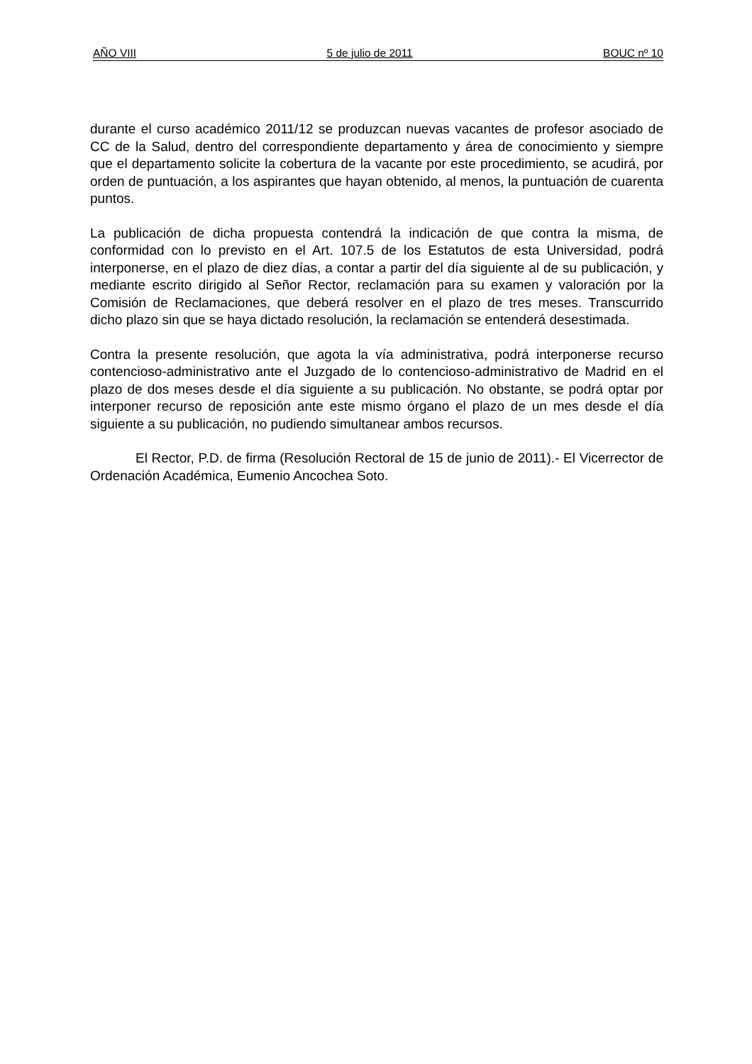AÑO VIII 5 de julio de 2011 BOUC nº 10
durante el curso académico 2011/12 se produzcan nuevas vacantes de profesor asociado de CC de la Salud, dentro del correspondiente departamento y área de conocimiento y siempre que el departamento solicite la cobertura de la vacante por este procedimiento, se acudirá, por orden de puntuación, a los aspirantes que hayan obtenido, al menos, la puntuación de cuarenta puntos.
La publicación de dicha propuesta contendrá la indicación de que contra la misma, de conformidad con lo previsto en el Art. 107.5 de los Estatutos de esta Universidad, podrá interponerse, en el plazo de diez días, a contar a partir del día siguiente al de su publicación, y mediante escrito dirigido al Señor Rector, reclamación para su examen y valoración por la Comisión de Reclamaciones, que deberá resolver en el plazo de tres meses. Transcurrido dicho plazo sin que se haya dictado resolución, la reclamación se entenderá desestimada.
Contra la presente resolución, que agota la vía administrativa, podrá interponerse recurso contencioso-administrativo ante el Juzgado de lo contencioso-administrativo de Madrid en el plazo de dos meses desde el día siguiente a su publicación. No obstante, se podrá optar por interponer recurso de reposición ante este mismo órgano el plazo de un mes desde el día siguiente a su publicación, no pudiendo simultanear ambos recursos.
El Rector, P.D. de firma (Resolución Rectoral de 15 de junio de 2011).- El Vicerrector de Ordenación Académica, Eumenio Ancochea Soto.